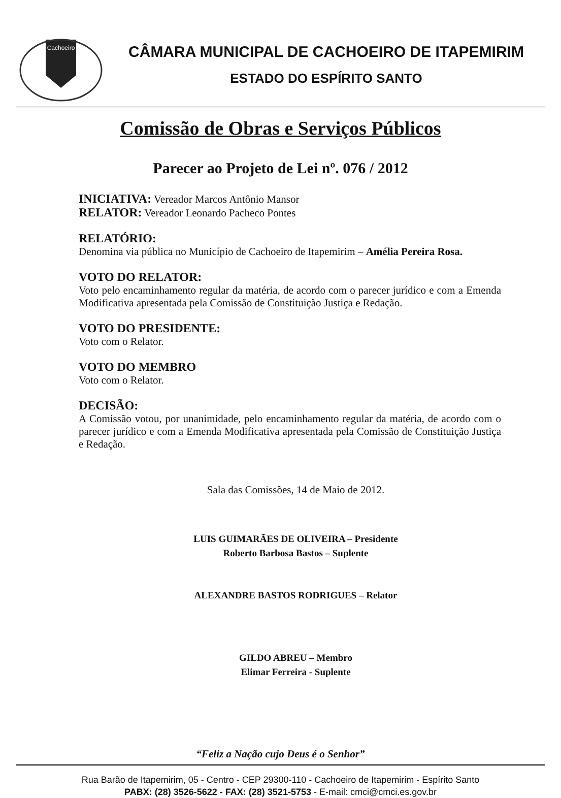Cachoeiro
CÂMARA MUNICIPAL DE CACHOEIRO DE ITAPEMIRIM
ESTADO DO ESPÍRITO SANTO
Comissão de Obras e Serviços Públicos
Parecer ao Projeto de Lei nº. 076 / 2012
INICIATIVA: Vereador Marcos Antônio Mansor
RELATOR: Vereador Leonardo Pacheco Pontes
RELATÓRIO:
Denomina via pública no Município de Cachoeiro de Itapemirim – Amélia Pereira Rosa.
VOTO DO RELATOR:
Voto pelo encaminhamento regular da matéria, de acordo com o parecer jurídico e com a Emenda Modificativa apresentada pela Comissão de Constituição Justiça e Redação.
VOTO DO PRESIDENTE:
Voto com o Relator.
VOTO DO MEMBRO
Voto com o Relator.
DECISÃO:
A Comissão votou, por unanimidade, pelo encaminhamento regular da matéria, de acordo com o parecer jurídico e com a Emenda Modificativa apresentada pela Comissão de Constituição Justiça e Redação.
Sala das Comissões, 14 de Maio de 2012.
LUIS GUIMARÃES DE OLIVEIRA – Presidente
Roberto Barbosa Bastos – Suplente
ALEXANDRE BASTOS RODRIGUES – Relator
GILDO ABREU – Membro
Elimar Ferreira - Suplente
“Feliz a Nação cujo Deus é o Senhor”
Rua Barão de Itapemirim, 05 - Centro - CEP 29300-110 - Cachoeiro de Itapemirim - Espírito Santo
PABX: (28) 3526-5622 - FAX: (28) 3521-5753 - E-mail: cmci@cmci.es.gov.br